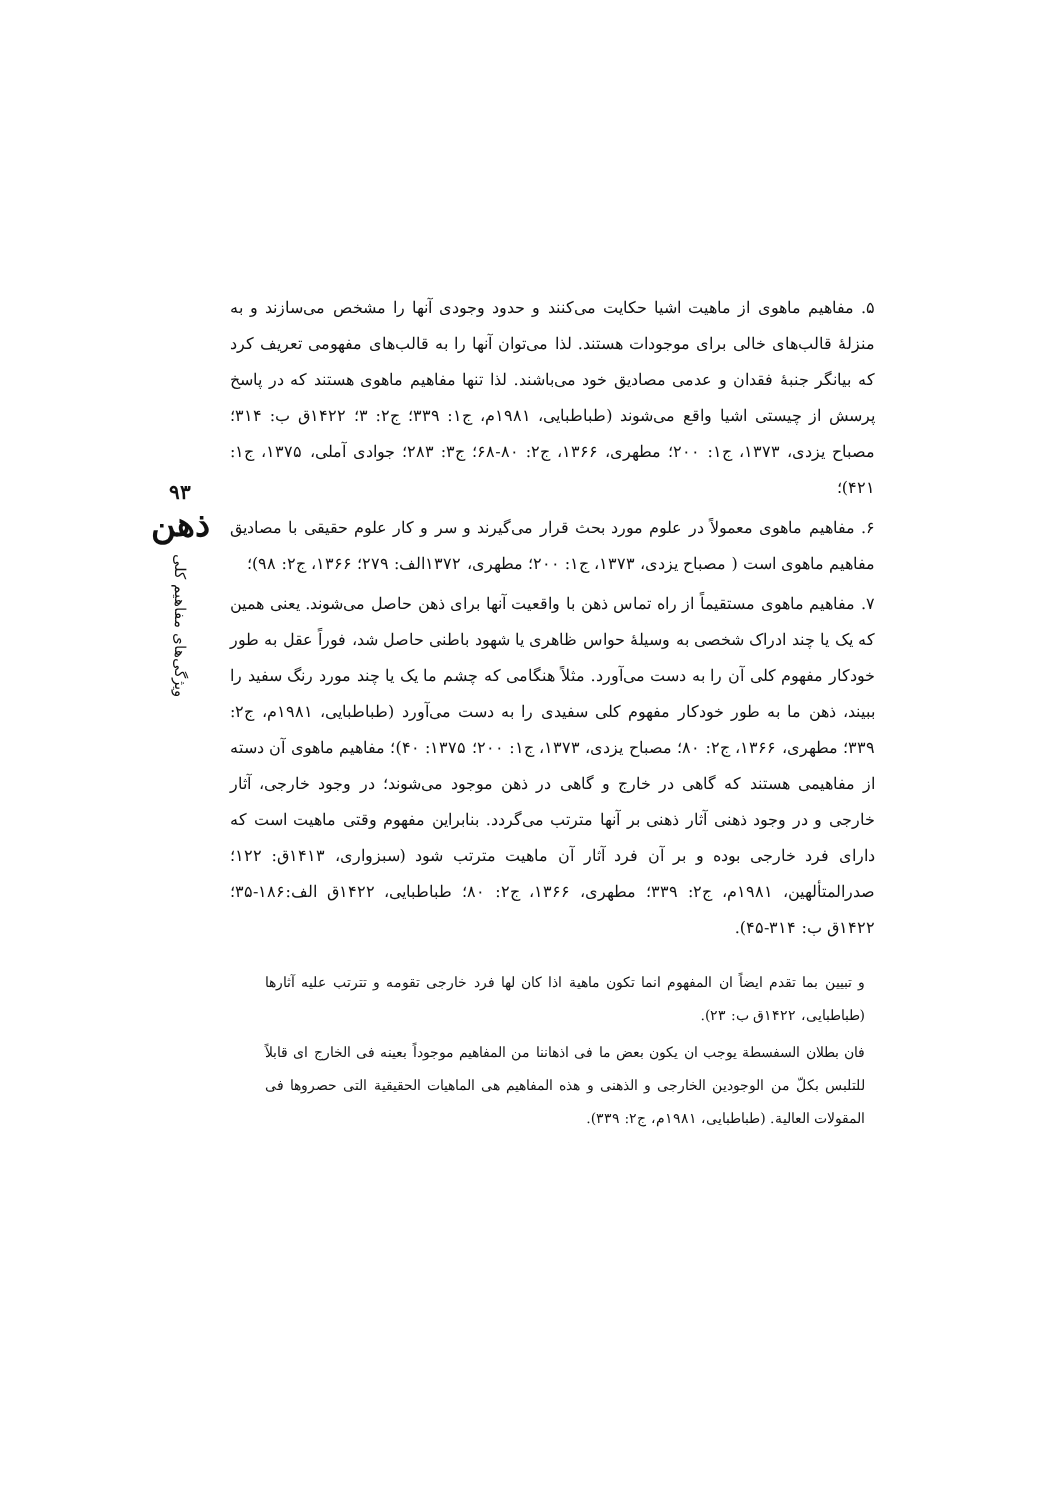۵. مفاهیم ماهوی از ماهیت اشیا حکایت می‌کنند و حدود وجودی آنها را مشخص می‌سازند و به منزلهٔ قالب‌های خالی برای موجودات هستند. لذا می‌توان آنها را به قالب‌های مفهومی تعریف کرد که بیانگر جنبهٔ فقدان و عدمی مصادیق خود می‌باشند. لذا تنها مفاهیم ماهوی هستند که در پاسخ پرسش از چیستی اشیا واقع می‌شوند (طباطبایی، ۱۹۸۱م، ج۱: ۳۳۹؛ ج۲: ۳؛ ۱۴۲۲ق ب: ۳۱۴؛ مصباح یزدی، ۱۳۷۳، ج۱: ۲۰۰؛ مطهری، ۱۳۶۶، ج۲: ۸۰-۶۸؛ ج۳: ۲۸۳؛ جوادی آملی، ۱۳۷۵، ج۱: ۴۲۱)؛
۶. مفاهیم ماهوی معمولاً در علوم مورد بحث قرار می‌گیرند و سر و کار علوم حقیقی با مصادیق مفاهیم ماهوی است ( مصباح یزدی، ۱۳۷۳، ج۱: ۲۰۰؛ مطهری، ۱۳۷۲الف: ۲۷۹؛ ۱۳۶۶، ج۲: ۹۸)؛
۷. مفاهیم ماهوی مستقیماً از راه تماس ذهن با واقعیت آنها برای ذهن حاصل می‌شوند. یعنی همین که یک یا چند ادراک شخصی به وسیلهٔ حواس ظاهری یا شهود باطنی حاصل شد، فوراً عقل به طور خودکار مفهوم کلی آن را به دست می‌آورد. مثلاً هنگامی که چشم ما یک یا چند مورد رنگ سفید را ببیند، ذهن ما به طور خودکار مفهوم کلی سفیدی را به دست می‌آورد (طباطبایی، ۱۹۸۱م، ج۲: ۳۳۹؛ مطهری، ۱۳۶۶، ج۲: ۸۰؛ مصباح یزدی، ۱۳۷۳، ج۱: ۲۰۰؛ ۱۳۷۵: ۴۰)؛ مفاهیم ماهوی آن دسته از مفاهیمی هستند که گاهی در خارج و گاهی در ذهن موجود می‌شوند؛ در وجود خارجی، آثار خارجی و در وجود ذهنی آثار ذهنی بر آنها مترتب می‌گردد. بنابراین مفهوم وقتی ماهیت است که دارای فرد خارجی بوده و بر آن فرد آثار آن ماهیت مترتب شود (سبزواری، ۱۴۱۳ق: ۱۲۲؛ صدرالمتألهین، ۱۹۸۱م، ج۲: ۳۳۹؛ مطهری، ۱۳۶۶، ج۲: ۸۰؛ طباطبایی، ۱۴۲۲ق الف:۱۸۶-۳۵؛ ۱۴۲۲ق ب: ۳۱۴-۴۵).
و تبیین بما تقدم ایضاً ان المفهوم انما تکون ماهیة اذا کان لها فرد خارجی تقومه و تترتب علیه آثارها (طباطبایی، ۱۴۲۲ق ب: ۲۳).
فان بطلان السفسطة یوجب ان یکون بعض ما فی اذهاننا من المفاهیم موجوداً بعینه فی الخارج ای قابلاً للتلبس بکلّ من الوجودین الخارجی و الذهنی و هذه المفاهیم هی الماهیات الحقیقیة التی حصروها فی المقولات العالیة. (طباطبایی، ۱۹۸۱م، ج۲: ۳۳۹).
۹۳
ذهن
ویژگی‌های مفاهیم کلی